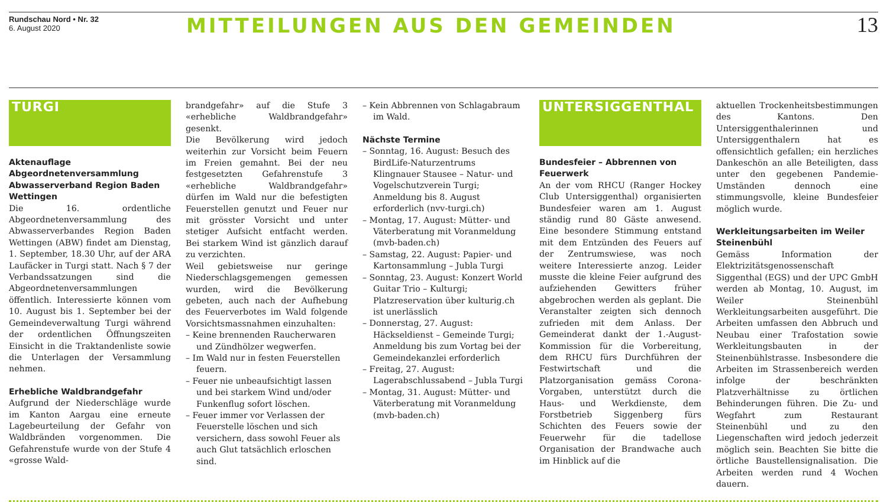Rundschau Nord • Nr. 32
6. August 2020
MITTEILUNGEN AUS DEN GEMEINDEN 13
TURGI
Aktenauflage Abgeordnetenversammlung Abwasserverband Region Baden Wettingen
Die 16. ordentliche Abgeordnetenversammlung des Abwasserverbandes Region Baden Wettingen (ABW) findet am Dienstag, 1. September, 18.30 Uhr, auf der ARA Laufäcker in Turgi statt. Nach § 7 der Verbandssatzungen sind die Abgeordnetenversammlungen öffentlich. Interessierte können vom 10. August bis 1. September bei der Gemeindeverwaltung Turgi während der ordentlichen Öffnungszeiten Einsicht in die Traktandenliste sowie die Unterlagen der Versammlung nehmen.
Erhebliche Waldbrandgefahr
Aufgrund der Niederschläge wurde im Kanton Aargau eine erneute Lagebeurteilung der Gefahr von Waldbränden vorgenommen. Die Gefahrenstufe wurde von der Stufe 4 «grosse Wald-
brandgefahr» auf die Stufe 3 «erhebliche Waldbrandgefahr» gesenkt.
Die Bevölkerung wird jedoch weiterhin zur Vorsicht beim Feuern im Freien gemahnt. Bei der neu festgesetzten Gefahrenstufe 3 «erhebliche Waldbrandgefahr» dürfen im Wald nur die befestigten Feuerstellen genutzt und Feuer nur mit grösster Vorsicht und unter stetiger Aufsicht entfacht werden. Bei starkem Wind ist gänzlich darauf zu verzichten.
Weil gebietsweise nur geringe Niederschlagsgemengen gemessen wurden, wird die Bevölkerung gebeten, auch nach der Aufhebung des Feuerverbotes im Wald folgende Vorsichtsmassnahmen einzuhalten:
– Keine brennenden Raucherwaren und Zündhölzer wegwerfen.
– Im Wald nur in festen Feuerstellen feuern.
– Feuer nie unbeaufsichtigt lassen und bei starkem Wind und/oder Funkenflug sofort löschen.
– Feuer immer vor Verlassen der Feuerstelle löschen und sich versichern, dass sowohl Feuer als auch Glut tatsächlich erloschen sind.
– Kein Abbrennen von Schlagabraum im Wald.
Nächste Termine
– Sonntag, 16. August: Besuch des BirdLife-Naturzentrums Klingnauer Stausee – Natur- und Vogelschutzverein Turgi; Anmeldung bis 8. August erforderlich (nvv-turgi.ch)
– Montag, 17. August: Mütter- und Väterberatung mit Voranmeldung (mvb-baden.ch)
– Samstag, 22. August: Papier- und Kartonsammlung – Jubla Turgi
– Sonntag, 23. August: Konzert World Guitar Trio – Kulturgi; Platzreservation über kulturig.ch ist unerlässlich
– Donnerstag, 27. August: Häckseldienst – Gemeinde Turgi; Anmeldung bis zum Vortag bei der Gemeindekanzlei erforderlich
– Freitag, 27. August: Lagerabschlussabend – Jubla Turgi
– Montag, 31. August: Mütter- und Väterberatung mit Voranmeldung (mvb-baden.ch)
UNTERSIGGENTHAL
Bundesfeier – Abbrennen von Feuerwerk
An der vom RHCU (Ranger Hockey Club Untersiggenthal) organisierten Bundesfeier waren am 1. August ständig rund 80 Gäste anwesend. Eine besondere Stimmung entstand mit dem Entzünden des Feuers auf der Zentrumswiese, was noch weitere Interessierte anzog. Leider musste die kleine Feier aufgrund des aufziehenden Gewitters früher abgebrochen werden als geplant. Die Veranstalter zeigten sich dennoch zufrieden mit dem Anlass. Der Gemeinderat dankt der 1.-August-Kommission für die Vorbereitung, dem RHCU fürs Durchführen der Festwirtschaft und die Platzorganisation gemäss Corona-Vorgaben, unterstützt durch die Haus- und Werkdienste, dem Forstbetrieb Siggenberg fürs Schichten des Feuers sowie der Feuerwehr für die tadellose Organisation der Brandwache auch im Hinblick auf die
aktuellen Trockenheitsbestimmungen des Kantons. Den Untersiggenthalerinnen und Untersiggenthalern hat es offensichtlich gefallen; ein herzliches Dankeschön an alle Beteiligten, dass unter den gegebenen Pandemie-Umständen dennoch eine stimmungsvolle, kleine Bundesfeier möglich wurde.
Werkleitungsarbeiten im Weiler Steinenbühl
Gemäss Information der Elektrizitätsgenossenschaft Siggenthal (EGS) und der UPC GmbH werden ab Montag, 10. August, im Weiler Steinenbühl Werkleitungsarbeiten ausgeführt. Die Arbeiten umfassen den Abbruch und Neubau einer Trafostation sowie Werkleitungsbauten in der Steinenbühlstrasse. Insbesondere die Arbeiten im Strassenbereich werden infolge der beschränkten Platzverhältnisse zu örtlichen Behinderungen führen. Die Zu- und Wegfahrt zum Restaurant Steinenbühl und zu den Liegenschaften wird jedoch jederzeit möglich sein. Beachten Sie bitte die örtliche Baustellensignalisation. Die Arbeiten werden rund 4 Wochen dauern.